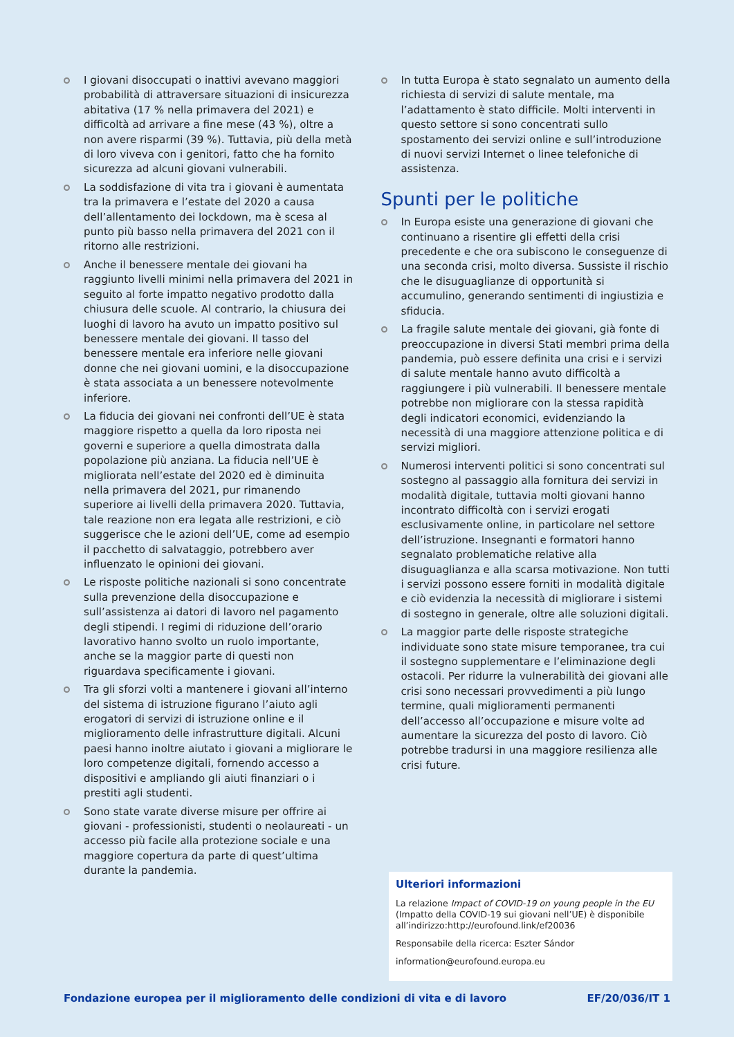I giovani disoccupati o inattivi avevano maggiori probabilità di attraversare situazioni di insicurezza abitativa (17 % nella primavera del 2021) e difficoltà ad arrivare a fine mese (43 %), oltre a non avere risparmi (39 %). Tuttavia, più della metà di loro viveva con i genitori, fatto che ha fornito sicurezza ad alcuni giovani vulnerabili.
La soddisfazione di vita tra i giovani è aumentata tra la primavera e l’estate del 2020 a causa dell’allentamento dei lockdown, ma è scesa al punto più basso nella primavera del 2021 con il ritorno alle restrizioni.
Anche il benessere mentale dei giovani ha raggiunto livelli minimi nella primavera del 2021 in seguito al forte impatto negativo prodotto dalla chiusura delle scuole. Al contrario, la chiusura dei luoghi di lavoro ha avuto un impatto positivo sul benessere mentale dei giovani. Il tasso del benessere mentale era inferiore nelle giovani donne che nei giovani uomini, e la disoccupazione è stata associata a un benessere notevolmente inferiore.
La fiducia dei giovani nei confronti dell’UE è stata maggiore rispetto a quella da loro riposta nei governi e superiore a quella dimostrata dalla popolazione più anziana. La fiducia nell’UE è migliorata nell’estate del 2020 ed è diminuita nella primavera del 2021, pur rimanendo superiore ai livelli della primavera 2020. Tuttavia, tale reazione non era legata alle restrizioni, e ciò suggerisce che le azioni dell’UE, come ad esempio il pacchetto di salvataggio, potrebbero aver influenzato le opinioni dei giovani.
Le risposte politiche nazionali si sono concentrate sulla prevenzione della disoccupazione e sull’assistenza ai datori di lavoro nel pagamento degli stipendi. I regimi di riduzione dell’orario lavorativo hanno svolto un ruolo importante, anche se la maggior parte di questi non riguardava specificamente i giovani.
Tra gli sforzi volti a mantenere i giovani all’interno del sistema di istruzione figurano l’aiuto agli erogatori di servizi di istruzione online e il miglioramento delle infrastrutture digitali. Alcuni paesi hanno inoltre aiutato i giovani a migliorare le loro competenze digitali, fornendo accesso a dispositivi e ampliando gli aiuti finanziari o i prestiti agli studenti.
Sono state varate diverse misure per offrire ai giovani - professionisti, studenti o neolaureati - un accesso più facile alla protezione sociale e una maggiore copertura da parte di quest’ultima durante la pandemia.
In tutta Europa è stato segnalato un aumento della richiesta di servizi di salute mentale, ma l’adattamento è stato difficile. Molti interventi in questo settore si sono concentrati sullo spostamento dei servizi online e sull’introduzione di nuovi servizi Internet o linee telefoniche di assistenza.
Spunti per le politiche
In Europa esiste una generazione di giovani che continuano a risentire gli effetti della crisi precedente e che ora subiscono le conseguenze di una seconda crisi, molto diversa. Sussiste il rischio che le disuguaglianze di opportunità si accumulino, generando sentimenti di ingiustizia e sfiducia.
La fragile salute mentale dei giovani, già fonte di preoccupazione in diversi Stati membri prima della pandemia, può essere definita una crisi e i servizi di salute mentale hanno avuto difficoltà a raggiungere i più vulnerabili. Il benessere mentale potrebbe non migliorare con la stessa rapidità degli indicatori economici, evidenziando la necessità di una maggiore attenzione politica e di servizi migliori.
Numerosi interventi politici si sono concentrati sul sostegno al passaggio alla fornitura dei servizi in modalità digitale, tuttavia molti giovani hanno incontrato difficoltà con i servizi erogati esclusivamente online, in particolare nel settore dell’istruzione. Insegnanti e formatori hanno segnalato problematiche relative alla disuguaglianza e alla scarsa motivazione. Non tutti i servizi possono essere forniti in modalità digitale e ciò evidenzia la necessità di migliorare i sistemi di sostegno in generale, oltre alle soluzioni digitali.
La maggior parte delle risposte strategiche individuate sono state misure temporanee, tra cui il sostegno supplementare e l’eliminazione degli ostacoli. Per ridurre la vulnerabilità dei giovani alle crisi sono necessari provvedimenti a più lungo termine, quali miglioramenti permanenti dell’accesso all’occupazione e misure volte ad aumentare la sicurezza del posto di lavoro. Ciò potrebbe tradursi in una maggiore resilienza alle crisi future.
Ulteriori informazioni
La relazione Impact of COVID-19 on young people in the EU (Impatto della COVID-19 sui giovani nell’UE) è disponibile all’indirizzo:http://eurofound.link/ef20036
Responsabile della ricerca: Eszter Sándor
information@eurofound.europa.eu
Fondazione europea per il miglioramento delle condizioni di vita e di lavoro EF/20/036/IT 1